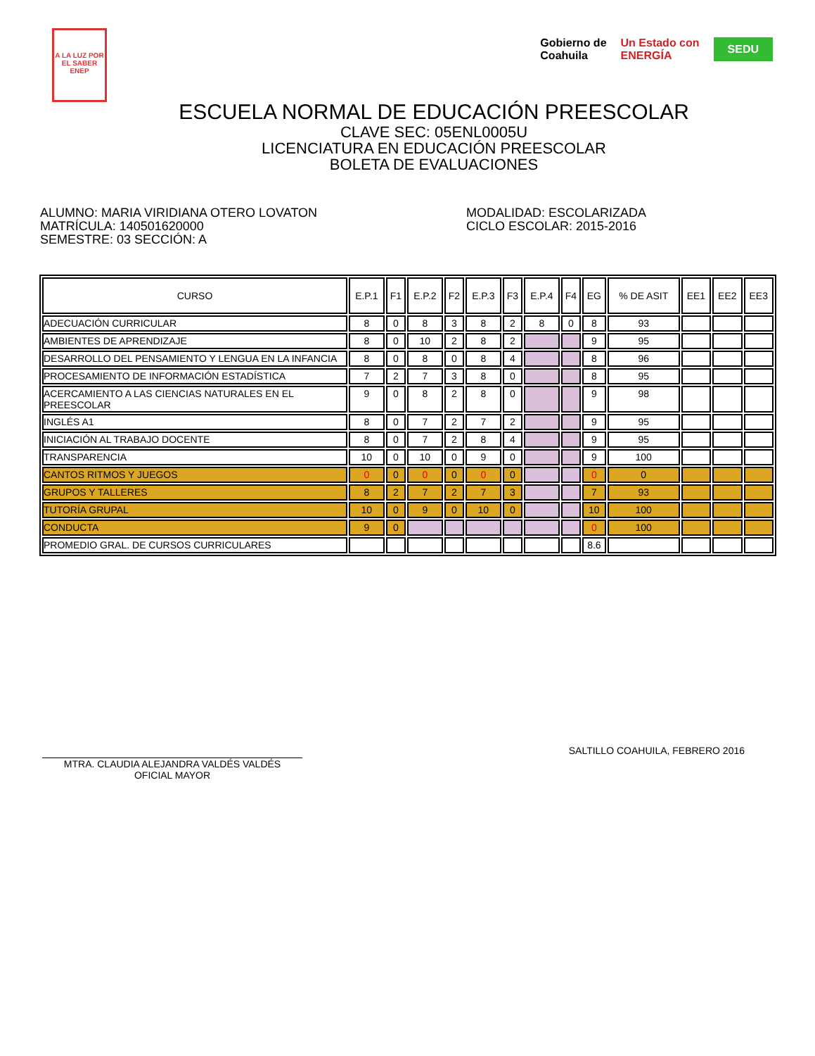A LA LUZ POR EL SABER
ENEP
Gobierno de
Coahuila
Un Estado con
ENERGÍA
SEDU
ESCUELA NORMAL DE EDUCACIÓN PREESCOLAR
CLAVE SEC: 05ENL0005U
LICENCIATURA EN EDUCACIÓN PREESCOLAR
BOLETA DE EVALUACIONES
ALUMNO: MARIA VIRIDIANA OTERO LOVATON
MATRÍCULA: 140501620000
SEMESTRE: 03 SECCIÓN: A
MODALIDAD: ESCOLARIZADA
CICLO ESCOLAR: 2015-2016
| CURSO | E.P.1 | F1 | E.P.2 | F2 | E.P.3 | F3 | E.P.4 | F4 | EG | % DE ASIT | EE1 | EE2 | EE3 |
| --- | --- | --- | --- | --- | --- | --- | --- | --- | --- | --- | --- | --- | --- |
| ADECUACIÓN CURRICULAR | 8 | 0 | 8 | 3 | 8 | 2 | 8 | 0 | 8 | 93 | | | |
| AMBIENTES DE APRENDIZAJE | 8 | 0 | 10 | 2 | 8 | 2 | | | 9 | 95 | | | |
| DESARROLLO DEL PENSAMIENTO Y LENGUA EN LA INFANCIA | 8 | 0 | 8 | 0 | 8 | 4 | | | 8 | 96 | | | |
| PROCESAMIENTO DE INFORMACIÓN ESTADÍSTICA | 7 | 2 | 7 | 3 | 8 | 0 | | | 8 | 95 | | | |
| ACERCAMIENTO A LAS CIENCIAS NATURALES EN EL PREESCOLAR | 9 | 0 | 8 | 2 | 8 | 0 | | | 9 | 98 | | | |
| INGLÉS A1 | 8 | 0 | 7 | 2 | 7 | 2 | | | 9 | 95 | | | |
| INICIACIÓN AL TRABAJO DOCENTE | 8 | 0 | 7 | 2 | 8 | 4 | | | 9 | 95 | | | |
| TRANSPARENCIA | 10 | 0 | 10 | 0 | 9 | 0 | | | 9 | 100 | | | |
| CANTOS RITMOS Y JUEGOS | 0 | 0 | 0 | 0 | 0 | 0 | | | 0 | 0 | | | |
| GRUPOS Y TALLERES | 8 | 2 | 7 | 2 | 7 | 3 | | | 7 | 93 | | | |
| TUTORÍA GRUPAL | 10 | 0 | 9 | 0 | 10 | 0 | | | 10 | 100 | | | |
| CONDUCTA | 9 | 0 | | | | | | | 0 | 100 | | | |
| PROMEDIO GRAL. DE CURSOS CURRICULARES | | | | | | | | | 8.6 | | | | |
MTRA. CLAUDIA ALEJANDRA VALDÉS VALDÉS
OFICIAL MAYOR
SALTILLO COAHUILA, FEBRERO 2016